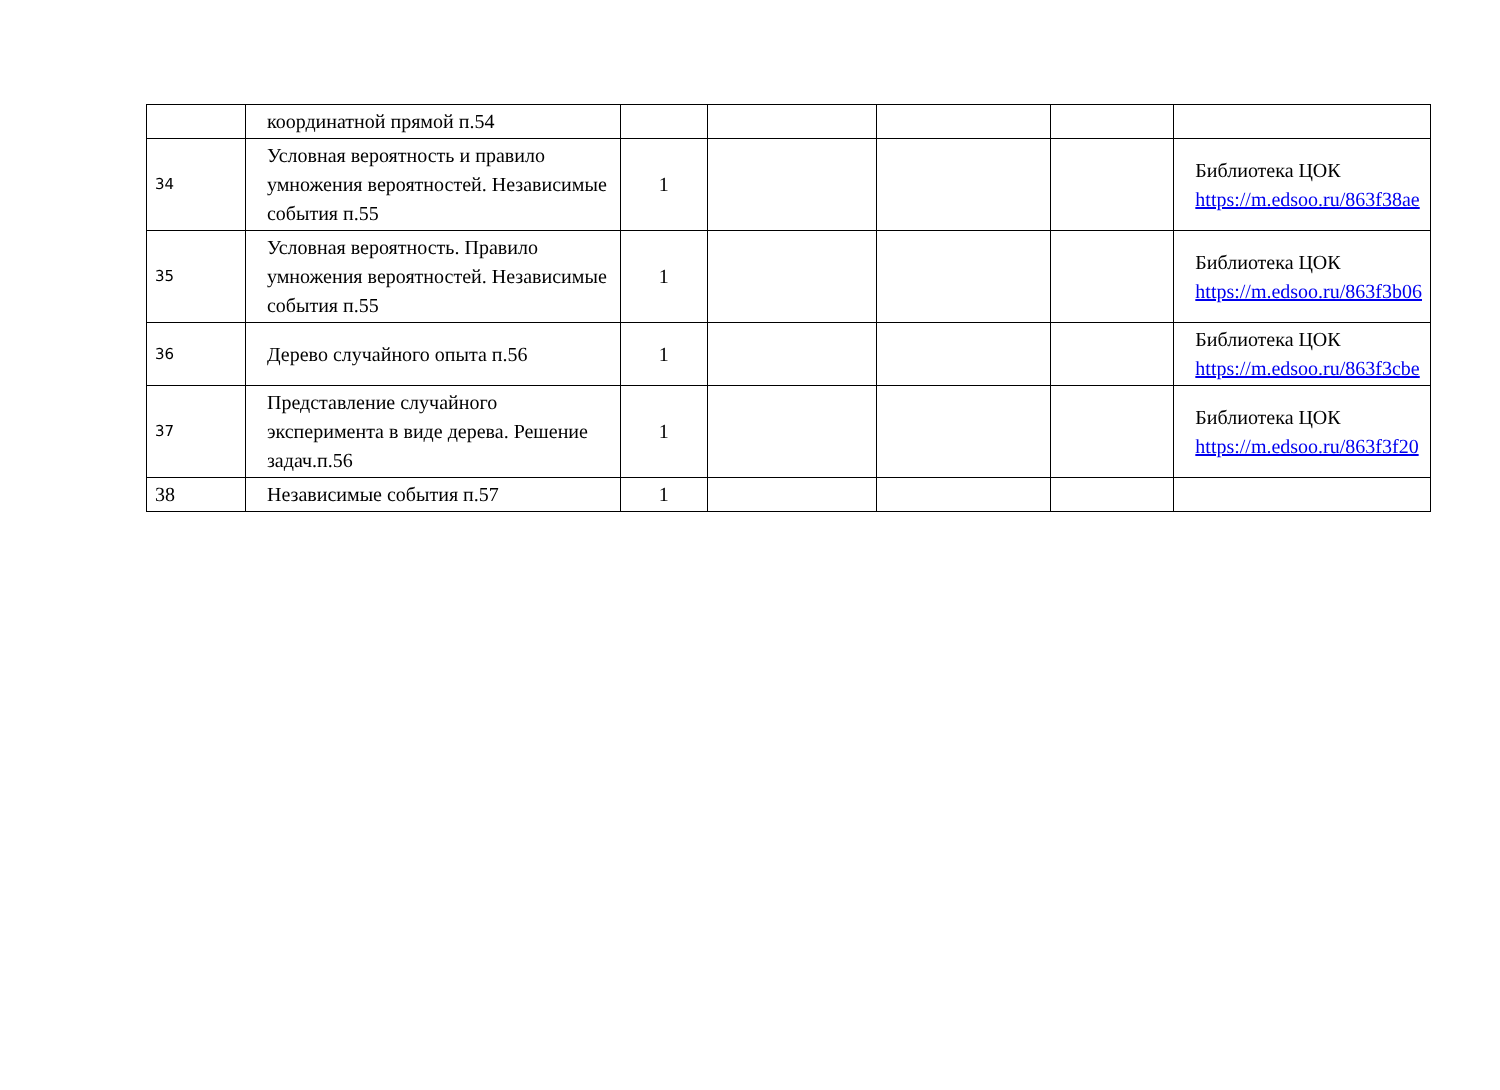| | координатной прямой п.54 | | | | | |
| 34 | Условная вероятность и правило умножения вероятностей. Независимые события п.55 | 1 | | | | Библиотека ЦОК https://m.edsoo.ru/863f38ae |
| 35 | Условная вероятность. Правило умножения вероятностей. Независимые события п.55 | 1 | | | | Библиотека ЦОК https://m.edsoo.ru/863f3b06 |
| 36 | Дерево случайного опыта п.56 | 1 | | | | Библиотека ЦОК https://m.edsoo.ru/863f3cbe |
| 37 | Представление случайного эксперимента в виде дерева. Решение задач.п.56 | 1 | | | | Библиотека ЦОК https://m.edsoo.ru/863f3f20 |
| 38 | Независимые события п.57 | 1 | | | | |